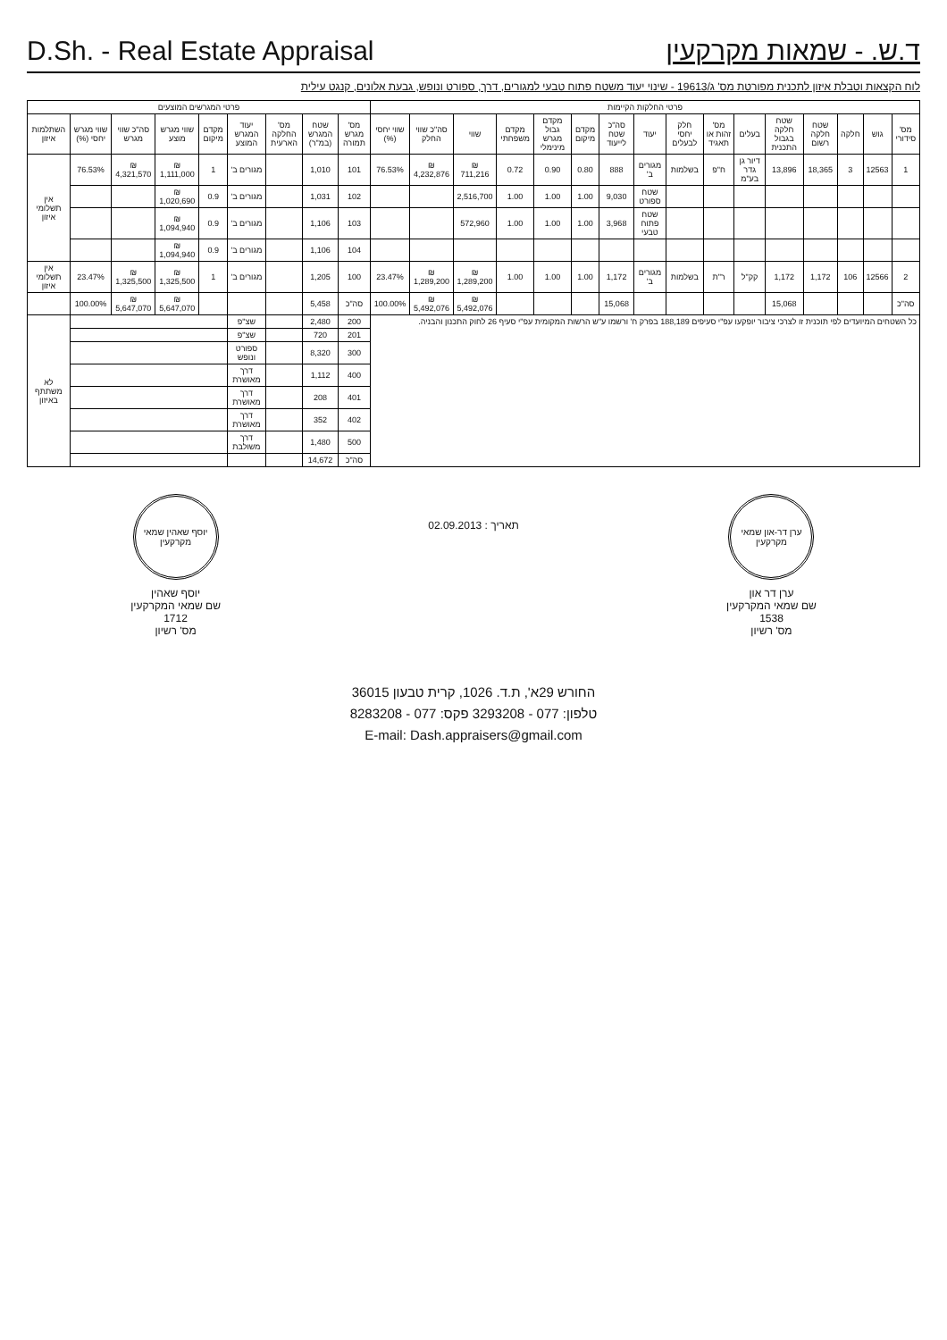D.Sh. - Real Estate Appraisal
ד.ש. - שמאות מקרקעין
לוח הקצאות וטבלת איזון לתכנית מפורטת מס' ג/19613 - שינוי יעוד משטח פתוח טבעי למגורים, דרך, ספורט ונופש, גבעת אלונים, קנגט עילית
| פרטי החלקות הקיימות | | | | | | | | | | | | | | | | פרטי המגרשים המוצעים | | | | | | | | |
| --- | --- | --- | --- | --- | --- | --- | --- | --- | --- | --- | --- | --- | --- | --- | --- | --- | --- | --- | --- | --- | --- | --- | --- | --- |
| מס' סידורי | גוש | חלקה | שטח חלקה רשום | שטח חלקה בגבול התכנית | בעלים | מס' זהות או תאגיד | חלק יחסי לבעלים | יעוד | סה"כ שטח לייעוד | מקדם מיקום | מקדם גבול מגרש מינימלי | מקדם משפחתי | שווי | סה"כ שווי החלק | שווי יחסי (%) | מס' מגרש תמורה | שטח המגרש (במ"ר) | מס' החלקה הארעית | יעוד המגרש המוצע | מקדם מיקום | שווי מגרש מוצע | סה"כ שווי מגרש | שווי מגרש יחסי (%) | השתלמות איזון |
| 1 | 12563 | 3 | 18,365 | 13,896 | דיור גן גדר בע"מ | ח"פ | בשלמות | מגורים ב' | 888 | 0.80 | 0.90 | 0.72 | ₪ 711,216 | ₪ 4,232,876 | 76.53% | 101 | 1,010 | | מגורים ב' | 1 | ₪ 1,111,000 | ₪ 4,321,570 | 76.53% | אין תשלומי איזון |
| | | | | | | | | שטח ספורט | 9,030 | 1.00 | 1.00 | 1.00 | 2,516,700 | | | 102 | 1,031 | | מגורים ב' | 0.9 | ₪ 1,020,690 | | | |
| | | | | | | | | שטח פתוח טבעי | 3,968 | 1.00 | 1.00 | 1.00 | 572,960 | | | 103 | 1,106 | | מגורים ב' | 0.9 | ₪ 1,094,940 | | | |
| | | | | | | | | | | | | | | | | 104 | 1,106 | | מגורים ב' | 0.9 | ₪ 1,094,940 | | | |
| 2 | 12566 | 106 | 1,172 | 1,172 | קק"ל | ר"ת | בשלמות | מגורים ב' | 1,172 | 1.00 | 1.00 | 1.00 | ₪ 1,289,200 | ₪ 1,289,200 | 23.47% | 100 | 1,205 | | מגורים ב' | 1 | ₪ 1,325,500 | ₪ 1,325,500 | 23.47% | אין תשלומי איזון |
| סה"כ | | | | 15,068 | | | | | 15,068 | | | | ₪ 5,492,076 | ₪ 5,492,076 | 100.00% | סה"כ | 5,458 | | | | ₪ 5,647,070 | ₪ 5,647,070 | 100.00% | |
| כל השטחים המיועדים לפי תוכנית זו לצרכי ציבור יופקעו עפ"י סעיפים 188,189 בפרק ח' ורשמו ע"ש הרשות המקומית עפ"י סעיף 26 לחוק התכנון והבניה. | | | | | | | | | | | | | | | | 200 | 2,480 | | שצ"פ | | | | | לא משתתף באיזון |
| | | | | | | | | | | | | | | | | 201 | 720 | | שצ"פ | | | | | |
| | | | | | | | | | | | | | | | | 300 | 8,320 | | ספורט ונופש | | | | | |
| | | | | | | | | | | | | | | | | 400 | 1,112 | | דרך מאושרת | | | | | |
| | | | | | | | | | | | | | | | | 401 | 208 | | דרך מאושרת | | | | | |
| | | | | | | | | | | | | | | | | 402 | 352 | | דרך מאושרת | | | | | |
| | | | | | | | | | | | | | | | | 500 | 1,480 | | דרך משולבת | | | | | |
| | | | | | | | | | | | | | | | | סה"כ | 14,672 | | | | | | | |
ערן דר-און שמאי מקרקעין
ערן דר און
שם שמאי המקרקעין
1538
מס' רשיון
תאריך : 02.09.2013
יוסף שאהין שמאי מקרקעין
יוסף שאהין
שם שמאי המקרקעין
1712
מס' רשיון
החורש 29א', ת.ד. 1026, קרית טבעון 36015
טלפון: 077 - 3293208 פקס: 077 - 8283208
E-mail: Dash.appraisers@gmail.com